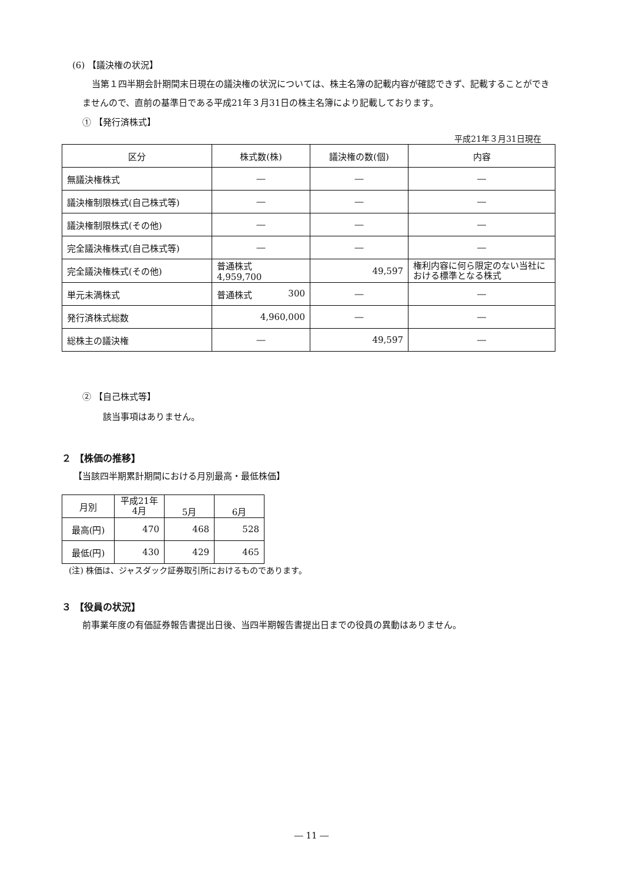(6) 【議決権の状況】
当第１四半期会計期間末日現在の議決権の状況については、株主名簿の記載内容が確認できず、記載することができませんので、直前の基準日である平成21年３月31日の株主名簿により記載しております。
① 【発行済株式】
平成21年３月31日現在
| 区分 | 株式数(株) | 議決権の数(個) | 内容 |
| --- | --- | --- | --- |
| 無議決権株式 | ― | ― | ― |
| 議決権制限株式(自己株式等) | ― | ― | ― |
| 議決権制限株式(その他) | ― | ― | ― |
| 完全議決権株式(自己株式等) | ― | ― | ― |
| 完全議決権株式(その他) | 普通株式 4,959,700 | 49,597 | 権利内容に何ら限定のない当社における標準となる株式 |
| 単元未満株式 | 普通株式 300 | ― | ― |
| 発行済株式総数 | 4,960,000 | ― | ― |
| 総株主の議決権 | ― | 49,597 | ― |
② 【自己株式等】
該当事項はありません。
２ 【株価の推移】
【当該四半期累計期間における月別最高・最低株価】
| 月別 | 平成21年 4月 | 5月 | 6月 |
| --- | --- | --- | --- |
| 最高(円) | 470 | 468 | 528 |
| 最低(円) | 430 | 429 | 465 |
(注) 株価は、ジャスダック証券取引所におけるものであります。
３ 【役員の状況】
前事業年度の有価証券報告書提出日後、当四半期報告書提出日までの役員の異動はありません。
― 11 ―